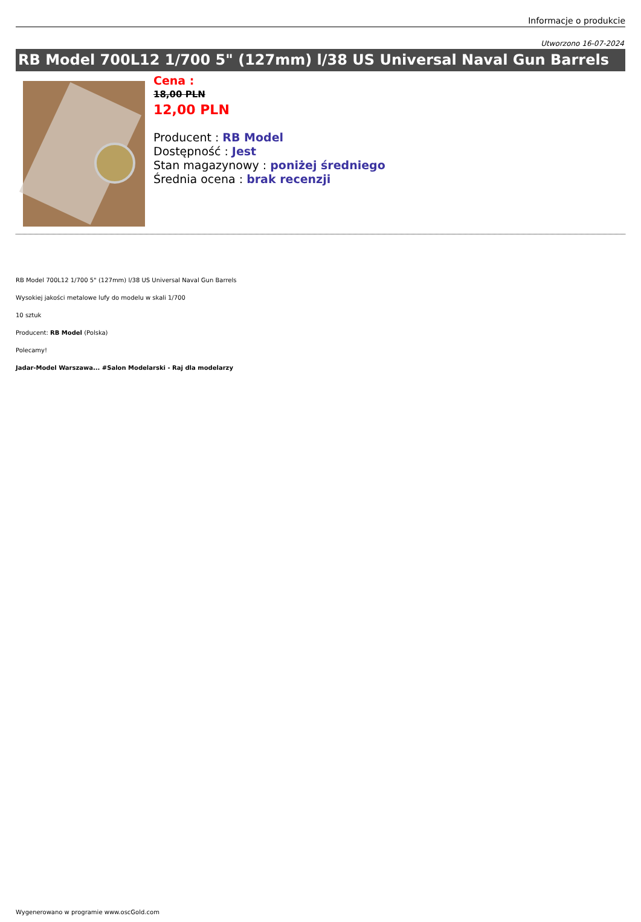Informacje o produkcie
Utworzono 16-07-2024
RB Model 700L12 1/700 5" (127mm) l/38 US Universal Naval Gun Barrels
Cena :
18,00 PLN
12,00 PLN
Producent : RB Model
Dostępność : Jest
Stan magazynowy : poniżej średniego
Średnia ocena : brak recenzji
RB Model 700L12 1/700 5" (127mm) l/38 US Universal Naval Gun Barrels
Wysokiej jakości metalowe lufy do modelu w skali 1/700
10 sztuk
Producent: RB Model (Polska)
Polecamy!
Jadar-Model Warszawa... #Salon Modelarski - Raj dla modelarzy
Wygenerowano w programie www.oscGold.com